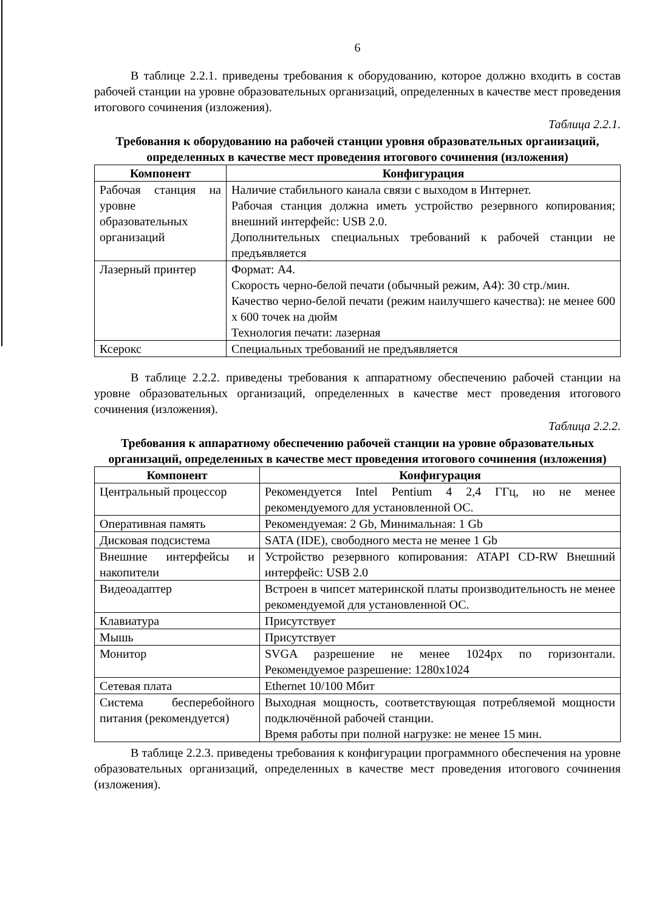6
В таблице 2.2.1. приведены требования к оборудованию, которое должно входить в состав рабочей станции на уровне образовательных организаций, определенных в качестве мест проведения итогового сочинения (изложения).
Таблица 2.2.1.
Требования к оборудованию на рабочей станции уровня образовательных организаций, определенных в качестве мест проведения итогового сочинения (изложения)
| Компонент | Конфигурация |
| --- | --- |
| Рабочая станция на уровне образовательных организаций | Наличие стабильного канала связи с выходом в Интернет. Рабочая станция должна иметь устройство резервного копирования; внешний интерфейс: USB 2.0. Дополнительных специальных требований к рабочей станции не предъявляется |
| Лазерный принтер | Формат: А4. Скорость черно-белой печати (обычный режим, А4): 30 стр./мин. Качество черно-белой печати (режим наилучшего качества): не менее 600 x 600 точек на дюйм Технология печати: лазерная |
| Ксерокс | Специальных требований не предъявляется |
В таблице 2.2.2. приведены требования к аппаратному обеспечению рабочей станции на уровне образовательных организаций, определенных в качестве мест проведения итогового сочинения (изложения).
Таблица 2.2.2.
Требования к аппаратному обеспечению рабочей станции на уровне образовательных организаций, определенных в качестве мест проведения итогового сочинения (изложения)
| Компонент | Конфигурация |
| --- | --- |
| Центральный процессор | Рекомендуется Intel Pentium 4 2,4 ГГц, но не менее рекомендуемого для установленной ОС. |
| Оперативная память | Рекомендуемая: 2 Gb, Минимальная: 1 Gb |
| Дисковая подсистема | SATA (IDE), свободного места не менее 1 Gb |
| Внешние интерфейсы и накопители | Устройство резервного копирования: ATAPI CD-RW Внешний интерфейс: USB 2.0 |
| Видеоадаптер | Встроен в чипсет материнской платы производительность не менее рекомендуемой для установленной ОС. |
| Клавиатура | Присутствует |
| Мышь | Присутствует |
| Монитор | SVGA разрешение не менее 1024px по горизонтали. Рекомендуемое разрешение: 1280x1024 |
| Сетевая плата | Ethernet 10/100 Мбит |
| Система бесперебойного питания (рекомендуется) | Выходная мощность, соответствующая потребляемой мощности подключённой рабочей станции. Время работы при полной нагрузке: не менее 15 мин. |
В таблице 2.2.3. приведены требования к конфигурации программного обеспечения на уровне образовательных организаций, определенных в качестве мест проведения итогового сочинения (изложения).